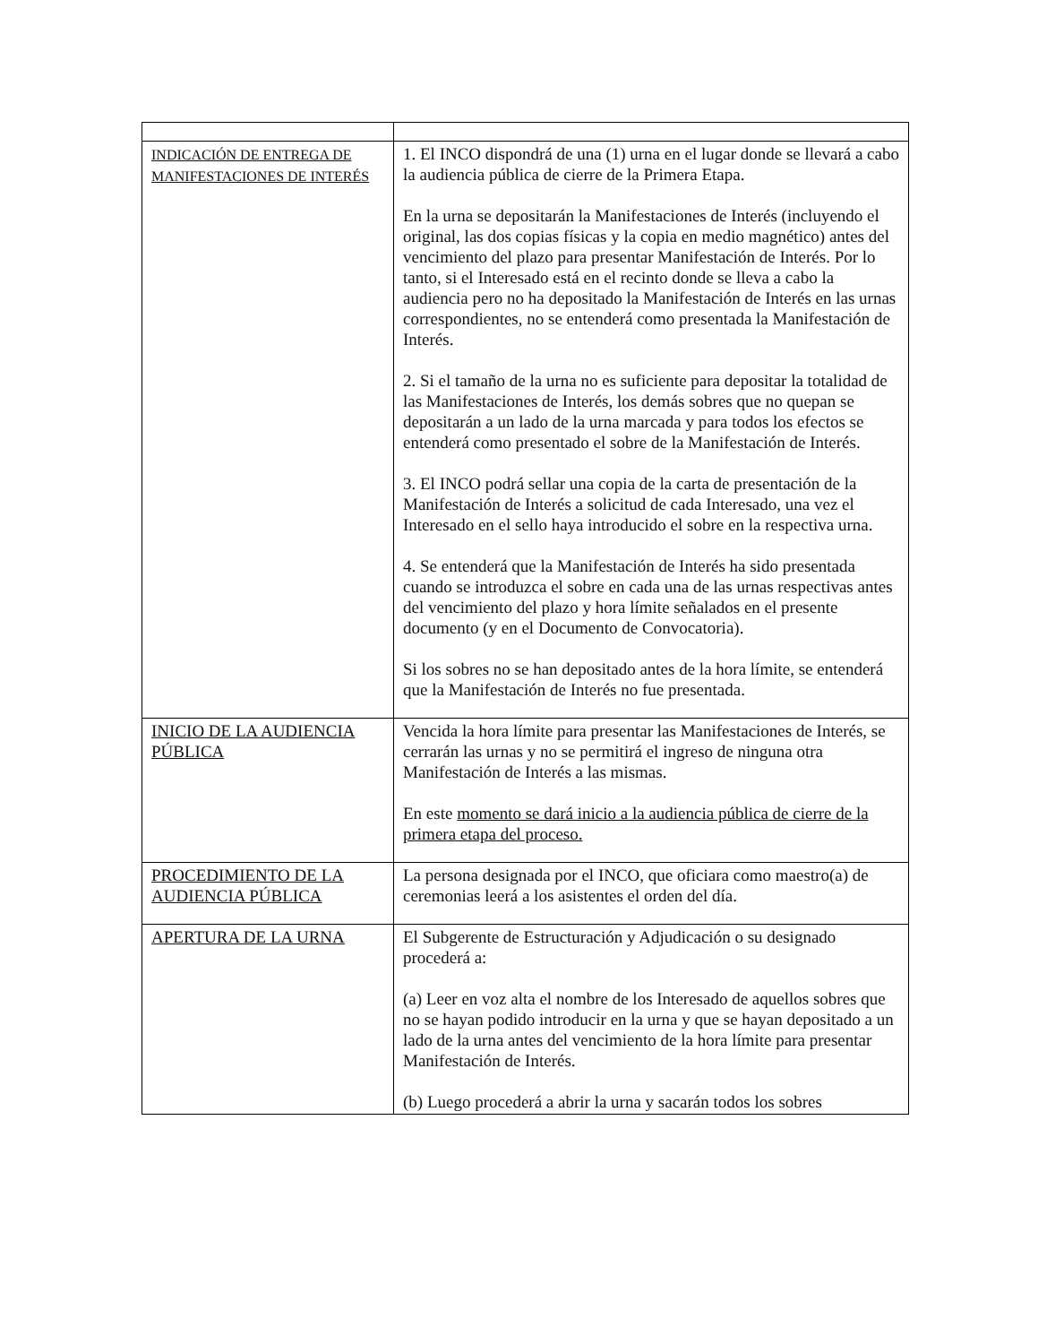| INDICACIÓN DE ENTREGA DE MANIFESTACIONES DE INTERÉS | 1. El INCO dispondrá de una (1) urna en el lugar donde se llevará a cabo la audiencia pública de cierre de la Primera Etapa. En la urna se depositarán la Manifestaciones de Interés (incluyendo el original, las dos copias físicas y la copia en medio magnético) antes del vencimiento del plazo para presentar Manifestación de Interés. Por lo tanto, si el Interesado está en el recinto donde se lleva a cabo la audiencia pero no ha depositado la Manifestación de Interés en las urnas correspondientes, no se entenderá como presentada la Manifestación de Interés. 2. Si el tamaño de la urna no es suficiente para depositar la totalidad de las Manifestaciones de Interés, los demás sobres que no quepan se depositarán a un lado de la urna marcada y para todos los efectos se entenderá como presentado el sobre de la Manifestación de Interés. 3. El INCO podrá sellar una copia de la carta de presentación de la Manifestación de Interés a solicitud de cada Interesado, una vez el Interesado en el sello haya introducido el sobre en la respectiva urna. 4. Se entenderá que la Manifestación de Interés ha sido presentada cuando se introduzca el sobre en cada una de las urnas respectivas antes del vencimiento del plazo y hora límite señalados en el presente documento (y en el Documento de Convocatoria). Si los sobres no se han depositado antes de la hora límite, se entenderá que la Manifestación de Interés no fue presentada. |
| INICIO DE LA AUDIENCIA PÚBLICA | Vencida la hora límite para presentar las Manifestaciones de Interés, se cerrarán las urnas y no se permitirá el ingreso de ninguna otra Manifestación de Interés a las mismas. En este momento se dará inicio a la audiencia pública de cierre de la primera etapa del proceso. |
| PROCEDIMIENTO DE LA AUDIENCIA PÚBLICA | La persona designada por el INCO, que oficiara como maestro(a) de ceremonias leerá a los asistentes el orden del día. |
| APERTURA DE LA URNA | El Subgerente de Estructuración y Adjudicación o su designado procederá a: (a) Leer en voz alta el nombre de los Interesado de aquellos sobres que no se hayan podido introducir en la urna y que se hayan depositado a un lado de la urna antes del vencimiento de la hora límite para presentar Manifestación de Interés. (b) Luego procederá a abrir la urna y sacarán todos los sobres |